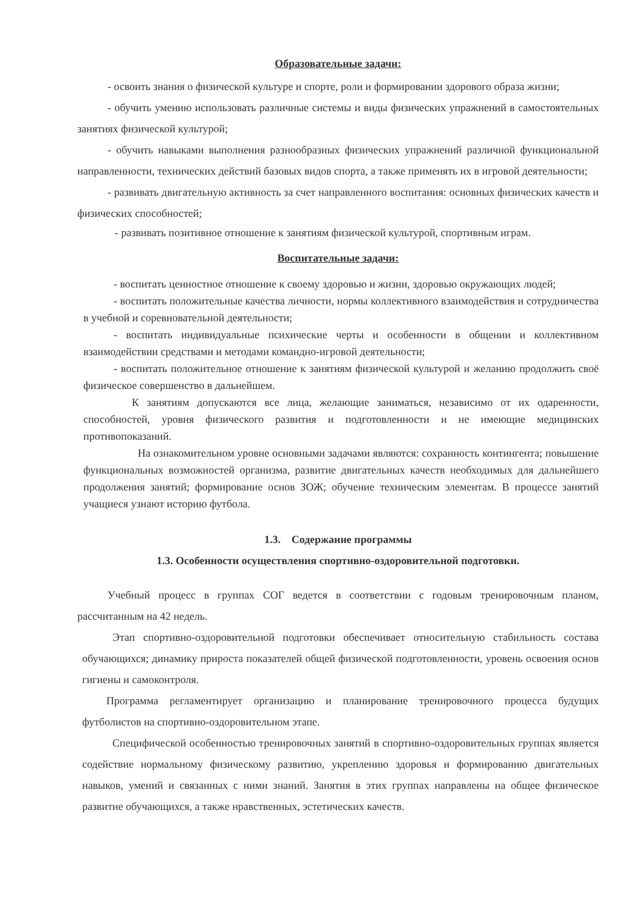Образовательные задачи:
- освоить знания о физической культуре и спорте, роли и формировании здорового образа жизни;
- обучить умению использовать различные системы и виды физических упражнений в самостоятельных занятиях физической культурой;
- обучить навыками выполнения разнообразных физических упражнений различной функциональной направленности, технических действий базовых видов спорта, а также применять их в игровой деятельности;
- развивать двигательную активность за счет направленного воспитания: основных физических качеств и физических способностей;
- развивать позитивное отношение к занятиям физической культурой, спортивным играм.
Воспитательные задачи:
- воспитать ценностное отношение к своему здоровью и жизни, здоровью окружающих людей;
- воспитать положительные качества личности, нормы коллективного взаимодействия и сотрудничества в учебной и соревновательной деятельности;
- воспитать индивидуальные психические черты и особенности в общении и коллективном взаимодействии средствами и методами командно-игровой деятельности;
- воспитать положительное отношение к занятиям физической культурой и желанию продолжить своё физическое совершенство в дальнейшем.
К занятиям допускаются все лица, желающие заниматься, независимо от их одаренности, способностей, уровня физического развития и подготовленности и не имеющие медицинских противопоказаний.
На ознакомительном уровне основными задачами являются: сохранность контингента; повышение функциональных возможностей организма, развитие двигательных качеств необходимых для дальнейшего продолжения занятий; формирование основ ЗОЖ; обучение техническим элементам. В процессе занятий учащиеся узнают историю футбола.
1.3. Содержание программы
1.3. Особенности осуществления спортивно-оздоровительной подготовки.
Учебный процесс в группах СОГ ведется в соответствии с годовым тренировочным планом, рассчитанным на 42 недель.
Этап спортивно-оздоровительной подготовки обеспечивает относительную стабильность состава обучающихся; динамику прироста показателей общей физической подготовленности, уровень освоения основ гигиены и самоконтроля.
Программа регламентирует организацию и планирование тренировочного процесса будущих футболистов на спортивно-оздоровительном этапе.
Специфической особенностью тренировочных занятий в спортивно-оздоровительных группах является содействие нормальному физическому развитию, укреплению здоровья и формированию двигательных навыков, умений и связанных с ними знаний. Занятия в этих группах направлены на общее физическое развитие обучающихся, а также нравственных, эстетических качеств.